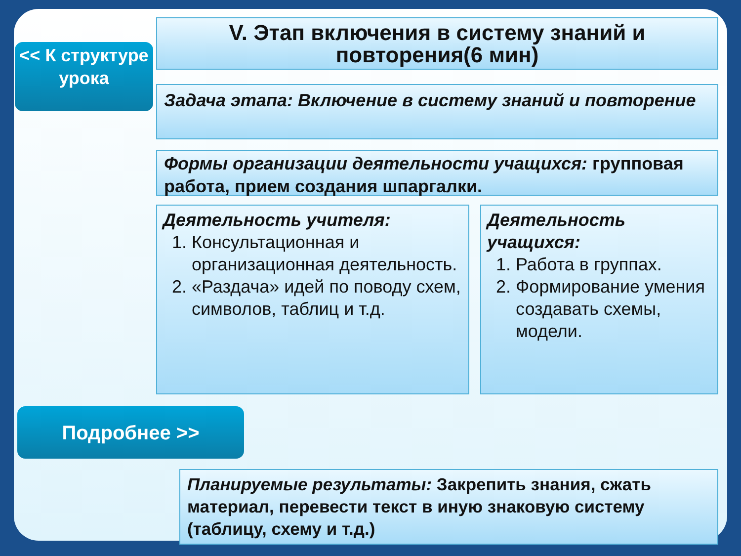<< К структуре урока
V. Этап включения в систему знаний и повторения(6 мин)
Задача этапа: Включение в систему знаний и повторение
Формы организации деятельности учащихся: групповая работа, прием создания шпаргалки.
Деятельность учителя:
1. Консультационная и организационная деятельность.
2. «Раздача» идей по поводу схем, символов, таблиц и т.д.
Деятельность учащихся:
1. Работа в группах.
2. Формирование умения создавать схемы, модели.
Подробнее >>
Планируемые результаты: Закрепить знания, сжать материал, перевести текст в иную знаковую систему (таблицу, схему и т.д.)